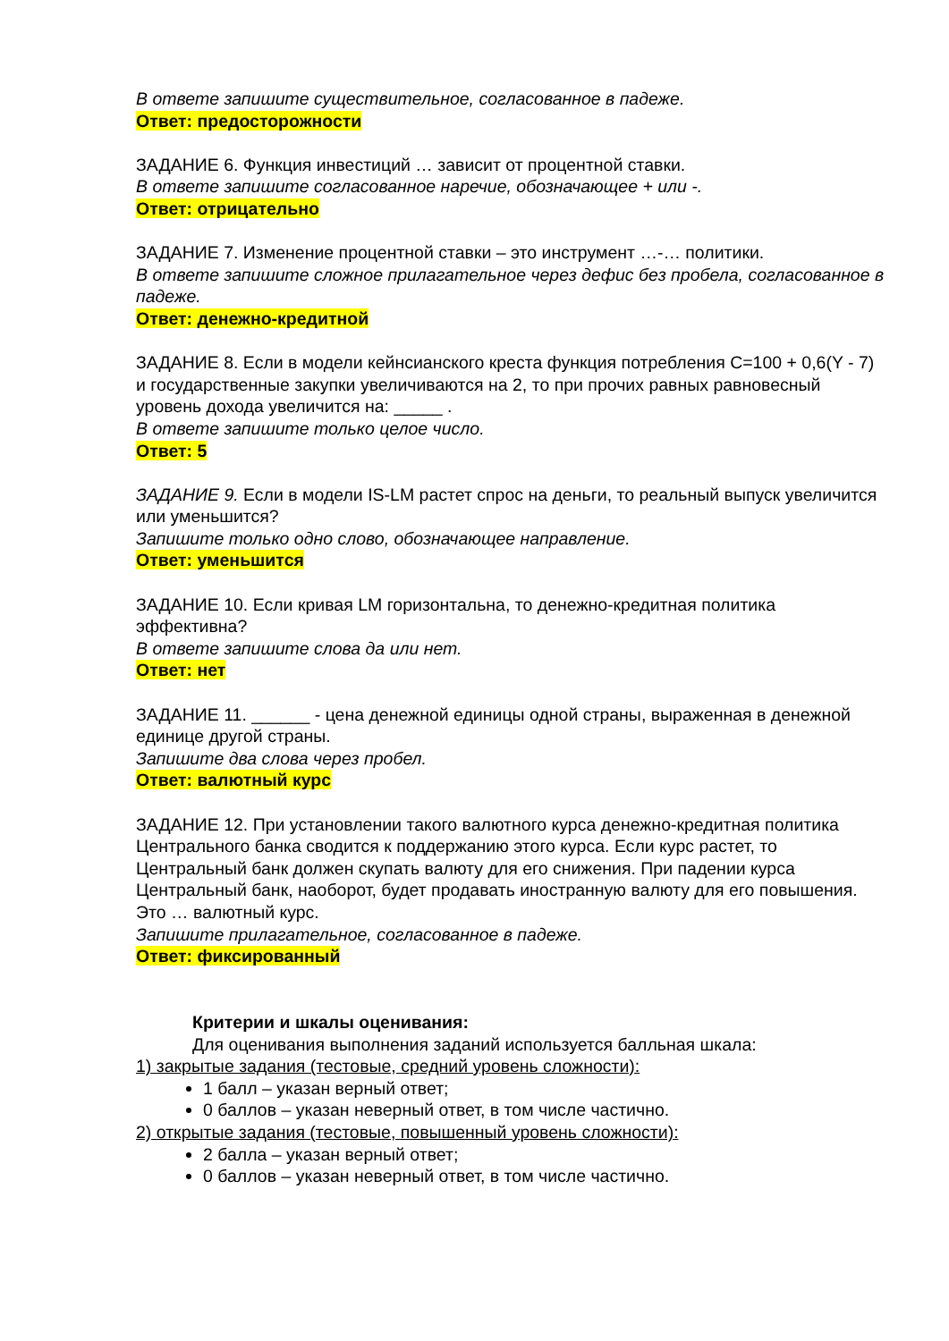В ответе запишите существительное, согласованное в падеже.
Ответ: предосторожности
ЗАДАНИЕ 6. Функция инвестиций … зависит от процентной ставки.
В ответе запишите согласованное наречие, обозначающее + или -.
Ответ: отрицательно
ЗАДАНИЕ 7. Изменение процентной ставки – это инструмент …-… политики.
В ответе запишите сложное прилагательное через дефис без пробела, согласованное в падеже.
Ответ: денежно-кредитной
ЗАДАНИЕ 8. Если в модели кейнсианского креста функция потребления C=100 + 0,6(Y - 7) и государственные закупки увеличиваются на 2, то при прочих равных равновесный уровень дохода увеличится на: _____ .
В ответе запишите только целое число.
Ответ: 5
ЗАДАНИЕ 9. Если в модели IS-LM растет спрос на деньги, то реальный выпуск увеличится или уменьшится?
Запишите только одно слово, обозначающее направление.
Ответ: уменьшится
ЗАДАНИЕ 10. Если кривая LM горизонтальна, то денежно-кредитная политика эффективна?
В ответе запишите слова да или нет.
Ответ: нет
ЗАДАНИЕ 11. ______ - цена денежной единицы одной страны, выраженная в денежной единице другой страны.
Запишите два слова через пробел.
Ответ: валютный курс
ЗАДАНИЕ 12. При установлении такого валютного курса денежно-кредитная политика Центрального банка сводится к поддержанию этого курса. Если курс растет, то Центральный банк должен скупать валюту для его снижения. При падении курса Центральный банк, наоборот, будет продавать иностранную валюту для его повышения. Это … валютный курс.
Запишите прилагательное, согласованное в падеже.
Ответ: фиксированный
Критерии и шкалы оценивания:
Для оценивания выполнения заданий используется балльная шкала:
1) закрытые задания (тестовые, средний уровень сложности):
1 балл – указан верный ответ;
0 баллов – указан неверный ответ, в том числе частично.
2) открытые задания (тестовые, повышенный уровень сложности):
2 балла – указан верный ответ;
0 баллов – указан неверный ответ, в том числе частично.